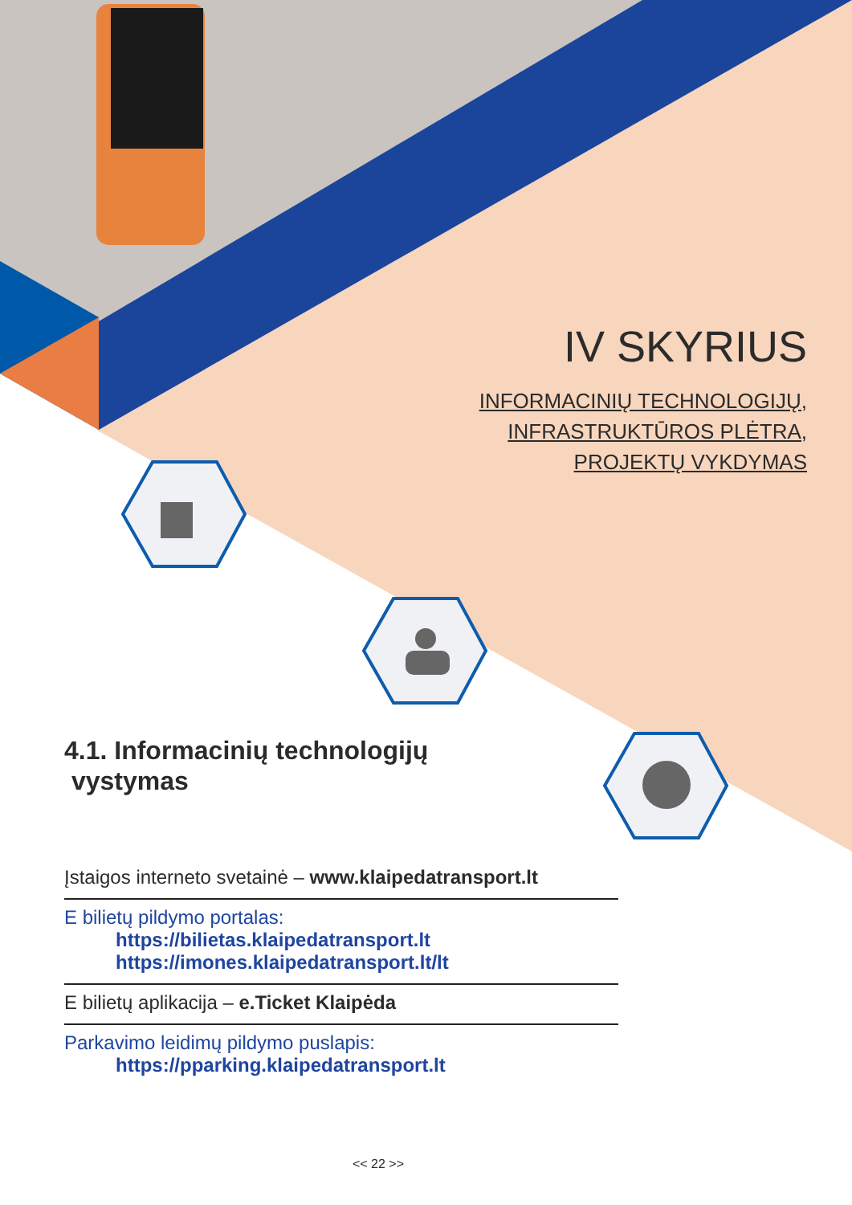IV SKYRIUS
INFORMACINIŲ TECHNOLOGIJŲ,
INFRASTRUKTŪROS PLĖTRA,
PROJEKTŲ VYKDYMAS
4.1. Informacinių technologijų
vystymas
Įstaigos interneto svetainė – www.klaipedatransport.lt
E bilietų pildymo portalas:
https://bilietas.klaipedatransport.lt
https://imones.klaipedatransport.lt/lt
E bilietų aplikacija – e.Ticket Klaipėda
Parkavimo leidimų pildymo puslapis:
https://pparking.klaipedatransport.lt
<< 22 >>